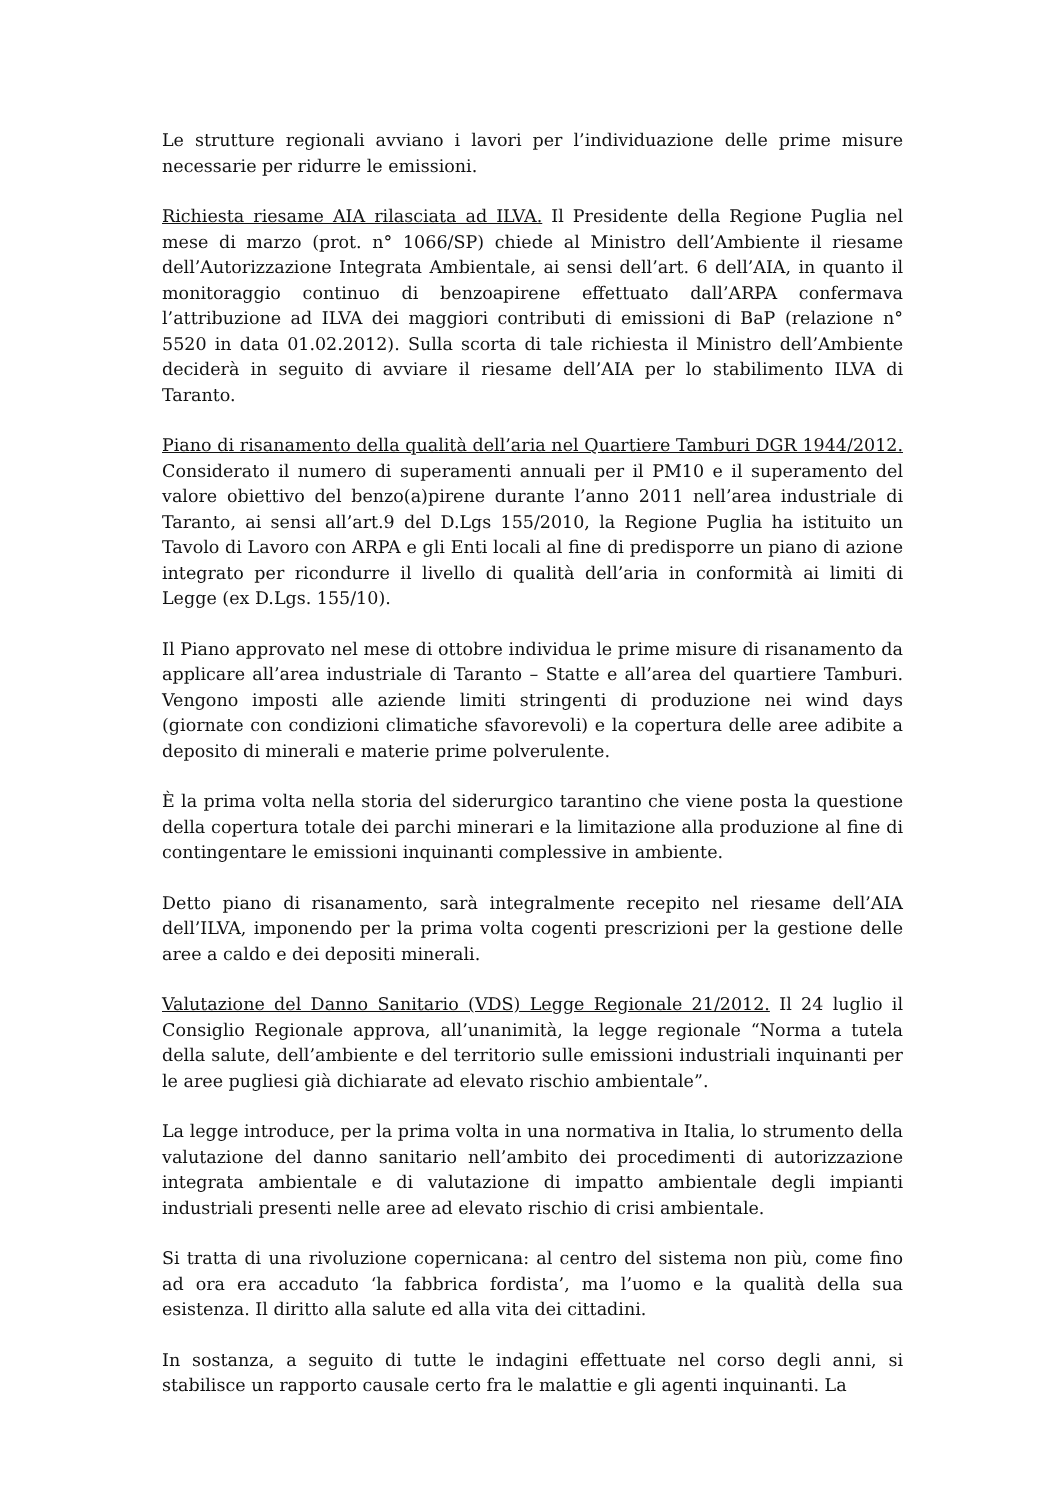Le strutture regionali avviano i lavori per l’individuazione delle prime misure necessarie per ridurre le emissioni.
Richiesta riesame AIA rilasciata ad ILVA. Il Presidente della Regione Puglia nel mese di marzo (prot. n° 1066/SP) chiede al Ministro dell’Ambiente il riesame dell’Autorizzazione Integrata Ambientale, ai sensi dell’art. 6 dell’AIA, in quanto il monitoraggio continuo di benzoapirene effettuato dall’ARPA confermava l’attribuzione ad ILVA dei maggiori contributi di emissioni di BaP (relazione n° 5520 in data 01.02.2012). Sulla scorta di tale richiesta il Ministro dell’Ambiente deciderà in seguito di avviare il riesame dell’AIA per lo stabilimento ILVA di Taranto.
Piano di risanamento della qualità dell’aria nel Quartiere Tamburi DGR 1944/2012. Considerato il numero di superamenti annuali per il PM10 e il superamento del valore obiettivo del benzo(a)pirene durante l’anno 2011 nell’area industriale di Taranto, ai sensi all’art.9 del D.Lgs 155/2010, la Regione Puglia ha istituito un Tavolo di Lavoro con ARPA e gli Enti locali al fine di predisporre un piano di azione integrato per ricondurre il livello di qualità dell’aria in conformità ai limiti di Legge (ex D.Lgs. 155/10).
Il Piano approvato nel mese di ottobre individua le prime misure di risanamento da applicare all’area industriale di Taranto – Statte e all’area del quartiere Tamburi. Vengono imposti alle aziende limiti stringenti di produzione nei wind days (giornate con condizioni climatiche sfavorevoli) e la copertura delle aree adibite a deposito di minerali e materie prime polverulente.
È la prima volta nella storia del siderurgico tarantino che viene posta la questione della copertura totale dei parchi minerari e la limitazione alla produzione al fine di contingentare le emissioni inquinanti complessive in ambiente.
Detto piano di risanamento, sarà integralmente recepito nel riesame dell’AIA dell’ILVA, imponendo per la prima volta cogenti prescrizioni per la gestione delle aree a caldo e dei depositi minerali.
Valutazione del Danno Sanitario (VDS) Legge Regionale 21/2012. Il 24 luglio il Consiglio Regionale approva, all’unanimità, la legge regionale “Norma a tutela della salute, dell’ambiente e del territorio sulle emissioni industriali inquinanti per le aree pugliesi già dichiarate ad elevato rischio ambientale”.
La legge introduce, per la prima volta in una normativa in Italia, lo strumento della valutazione del danno sanitario nell’ambito dei procedimenti di autorizzazione integrata ambientale e di valutazione di impatto ambientale degli impianti industriali presenti nelle aree ad elevato rischio di crisi ambientale.
Si tratta di una rivoluzione copernicana: al centro del sistema non più, come fino ad ora era accaduto ‘la fabbrica fordista’, ma l’uomo e la qualità della sua esistenza. Il diritto alla salute ed alla vita dei cittadini.
In sostanza, a seguito di tutte le indagini effettuate nel corso degli anni, si stabilisce un rapporto causale certo fra le malattie e gli agenti inquinanti. La